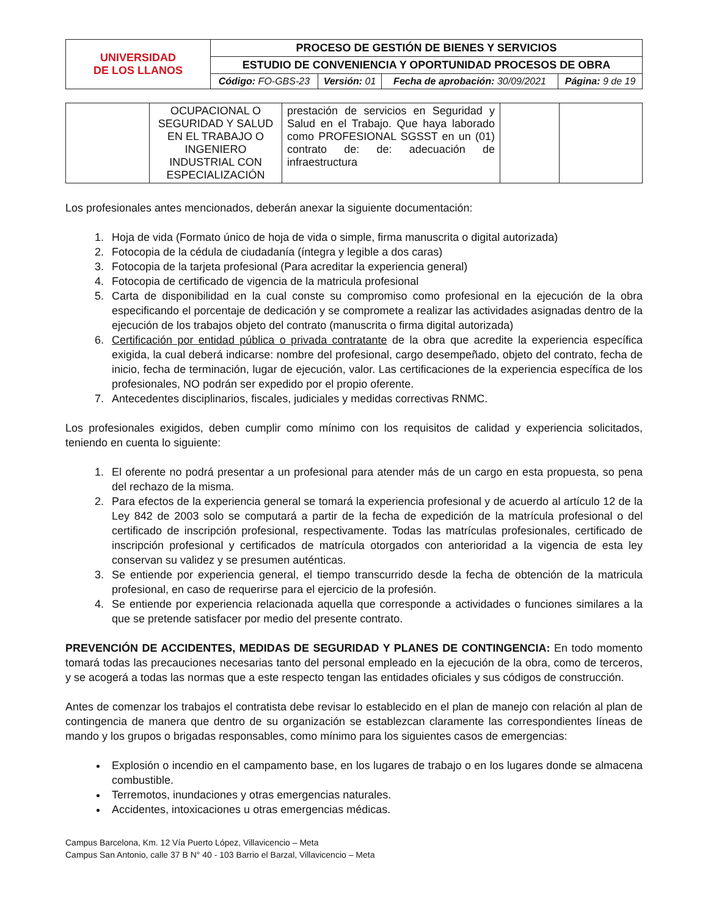| UNIVERSIDAD DE LOS LLANOS | PROCESO DE GESTIÓN DE BIENES Y SERVICIOS | | | |
| | ESTUDIO DE CONVENIENCIA Y OPORTUNIDAD PROCESOS DE OBRA | | | |
| | Código: FO-GBS-23 | Versión: 01 | Fecha de aprobación: 30/09/2021 | Página: 9 de 19 |
| | OCUPACIONAL O SEGURIDAD Y SALUD EN EL TRABAJO O INGENIERO INDUSTRIAL CON ESPECIALIZACIÓN | prestación de servicios en Seguridad y Salud en el Trabajo. Que haya laborado como PROFESIONAL SGSST en un (01) contrato de: de: adecuación de infraestructura | | |
Los profesionales antes mencionados, deberán anexar la siguiente documentación:
1. Hoja de vida (Formato único de hoja de vida o simple, firma manuscrita o digital autorizada)
2. Fotocopia de la cédula de ciudadanía (íntegra y legible a dos caras)
3. Fotocopia de la tarjeta profesional (Para acreditar la experiencia general)
4. Fotocopia de certificado de vigencia de la matricula profesional
5. Carta de disponibilidad en la cual conste su compromiso como profesional en la ejecución de la obra especificando el porcentaje de dedicación y se compromete a realizar las actividades asignadas dentro de la ejecución de los trabajos objeto del contrato (manuscrita o firma digital autorizada)
6. Certificación por entidad pública o privada contratante de la obra que acredite la experiencia específica exigida, la cual deberá indicarse: nombre del profesional, cargo desempeñado, objeto del contrato, fecha de inicio, fecha de terminación, lugar de ejecución, valor. Las certificaciones de la experiencia específica de los profesionales, NO podrán ser expedido por el propio oferente.
7. Antecedentes disciplinarios, fiscales, judiciales y medidas correctivas RNMC.
Los profesionales exigidos, deben cumplir como mínimo con los requisitos de calidad y experiencia solicitados, teniendo en cuenta lo siguiente:
1. El oferente no podrá presentar a un profesional para atender más de un cargo en esta propuesta, so pena del rechazo de la misma.
2. Para efectos de la experiencia general se tomará la experiencia profesional y de acuerdo al artículo 12 de la Ley 842 de 2003 solo se computará a partir de la fecha de expedición de la matrícula profesional o del certificado de inscripción profesional, respectivamente. Todas las matrículas profesionales, certificado de inscripción profesional y certificados de matrícula otorgados con anterioridad a la vigencia de esta ley conservan su validez y se presumen auténticas.
3. Se entiende por experiencia general, el tiempo transcurrido desde la fecha de obtención de la matricula profesional, en caso de requerirse para el ejercicio de la profesión.
4. Se entiende por experiencia relacionada aquella que corresponde a actividades o funciones similares a la que se pretende satisfacer por medio del presente contrato.
PREVENCIÓN DE ACCIDENTES, MEDIDAS DE SEGURIDAD Y PLANES DE CONTINGENCIA: En todo momento tomará todas las precauciones necesarias tanto del personal empleado en la ejecución de la obra, como de terceros, y se acogerá a todas las normas que a este respecto tengan las entidades oficiales y sus códigos de construcción.
Antes de comenzar los trabajos el contratista debe revisar lo establecido en el plan de manejo con relación al plan de contingencia de manera que dentro de su organización se establezcan claramente las correspondientes líneas de mando y los grupos o brigadas responsables, como mínimo para los siguientes casos de emergencias:
Explosión o incendio en el campamento base, en los lugares de trabajo o en los lugares donde se almacena combustible.
Terremotos, inundaciones y otras emergencias naturales.
Accidentes, intoxicaciones u otras emergencias médicas.
Campus Barcelona, Km. 12 Vía Puerto López, Villavicencio – Meta
Campus San Antonio, calle 37 B N° 40 - 103 Barrio el Barzal, Villavicencio – Meta